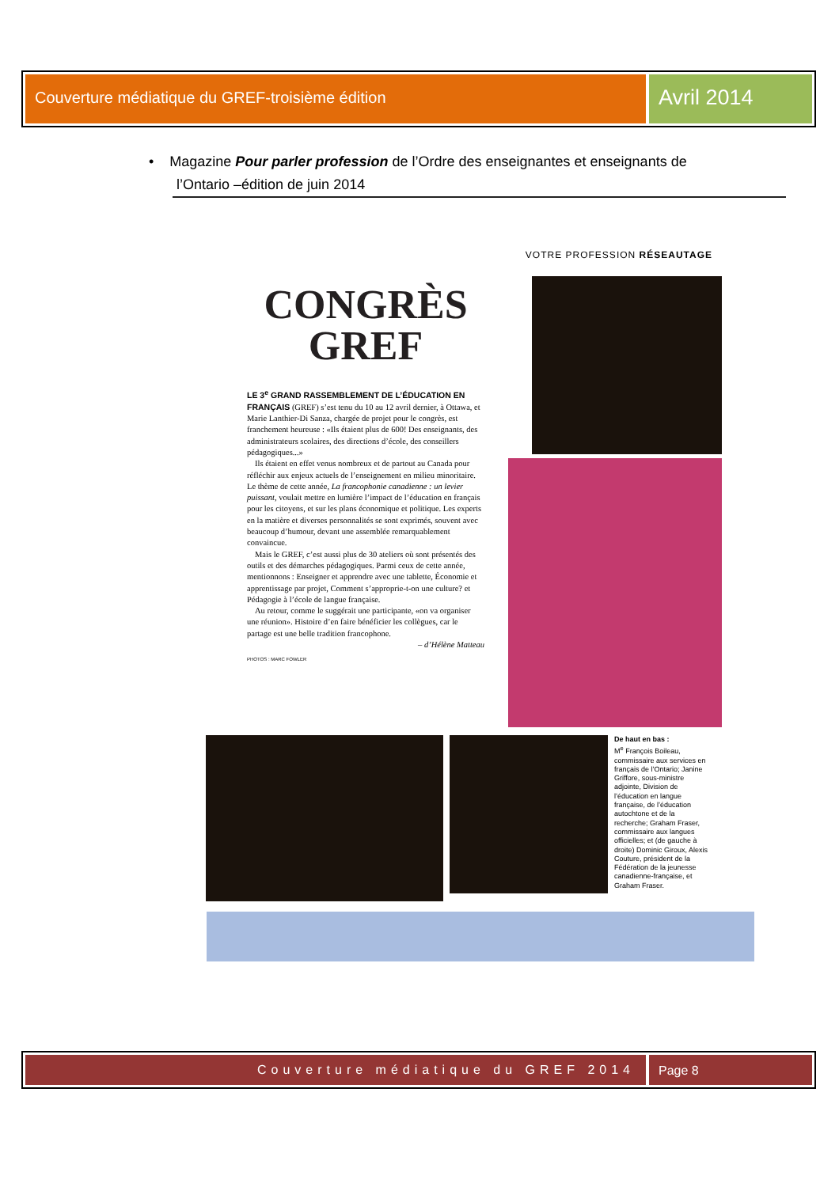Couverture médiatique du GREF-troisième édition
Avril 2014
• Magazine Pour parler profession de l’Ordre des enseignantes et enseignants de
l’Ontario –édition de juin 2014
VOTRE PROFESSION RÉSEAUTAGE
CONGRÈS
GREF
LE 3<sup>e</sup> GRAND RASSEMBLEMENT DE L’ÉDUCATION EN FRANÇAIS (GREF) s’est tenu du 10 au 12 avril dernier, à Ottawa, et Marie Lanthier-Di Sanza, chargée de projet pour le congrès, est franchement heureuse : «Ils étaient plus de 600! Des enseignants, des administrateurs scolaires, des directions d’école, des conseillers pédagogiques...»
Ils étaient en effet venus nombreux et de partout au Canada pour réfléchir aux enjeux actuels de l’enseignement en milieu minoritaire. Le thème de cette année, La francophonie canadienne : un levier puissant, voulait mettre en lumière l’impact de l’éducation en français pour les citoyens, et sur les plans économique et politique. Les experts en la matière et diverses personnalités se sont exprimés, souvent avec beaucoup d’humour, devant une assemblée remarquablement convaincue.
Mais le GREF, c’est aussi plus de 30 ateliers où sont présentés des outils et des démarches pédagogiques. Parmi ceux de cette année, mentionnons : Enseigner et apprendre avec une tablette, Économie et apprentissage par projet, Comment s’approprie-t-on une culture? et Pédagogie à l’école de langue française.
Au retour, comme le suggérait une participante, «on va organiser une réunion». Histoire d’en faire bénéficier les collègues, car le partage est une belle tradition francophone.
– d’Hélène Matteau
PHOTOS : MARC FOWLER
De haut en bas :
M<sup>e</sup> François Boileau, commissaire aux services en français de l’Ontario; Janine Griffore, sous-ministre adjointe, Division de l’éducation en langue française, de l’éducation autochtone et de la recherche; Graham Fraser, commissaire aux langues officielles; et (de gauche à droite) Dominic Giroux, Alexis Couture, président de la Fédération de la jeunesse canadienne-française, et Graham Fraser.
Couverture médiatique du GREF 2014
Page 8